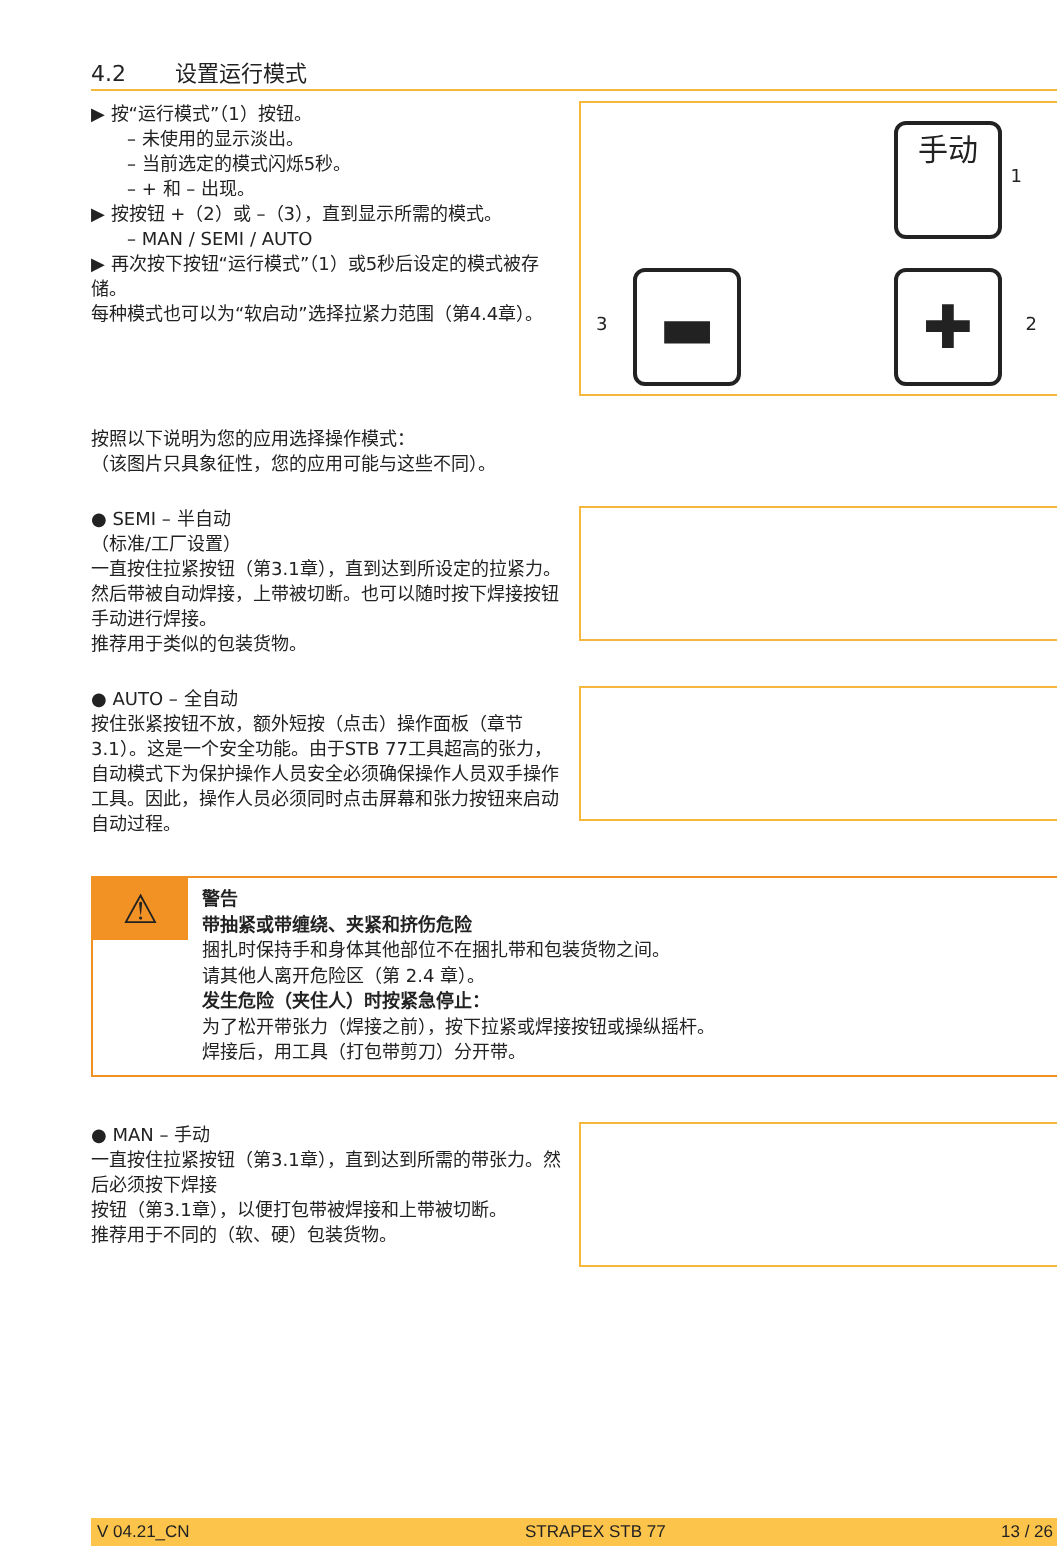4.2 设置运行模式
▶ 按“运行模式”（1）按钮。
– 未使用的显示淡出。
– 当前选定的模式闪烁5秒。
– + 和 – 出现。
▶ 按按钮 +（2）或 –（3），直到显示所需的模式。
– MAN / SEMI / AUTO
▶ 再次按下按钮“运行模式”（1）或5秒后设定的模式被存储。
每种模式也可以为“软启动”选择拉紧力范围（第4.4章）。
手动
1
✚ 2 ▬
3
按照以下说明为您的应用选择操作模式：
（该图片只具象征性，您的应用可能与这些不同）。
● SEMI – 半自动
（标准/工厂设置）
一直按住拉紧按钮（第3.1章），直到达到所设定的拉紧力。然后带被自动焊接，上带被切断。也可以随时按下焊接按钮手动进行焊接。
推荐用于类似的包装货物。
● AUTO – 全自动
按住张紧按钮不放，额外短按（点击）操作面板（章节 3.1）。这是一个安全功能。由于STB 77工具超高的张力，自动模式下为保护操作人员安全必须确保操作人员双手操作工具。因此，操作人员必须同时点击屏幕和张力按钮来启动自动过程。
⚠
警告
带抽紧或带缠绕、夹紧和挤伤危险
捆扎时保持手和身体其他部位不在捆扎带和包装货物之间。
请其他人离开危险区（第 2.4 章）。
发生危险（夹住人）时按紧急停止：
为了松开带张力（焊接之前），按下拉紧或焊接按钮或操纵摇杆。
焊接后，用工具（打包带剪刀）分开带。
● MAN – 手动
一直按住拉紧按钮（第3.1章），直到达到所需的带张力。然后必须按下焊接
按钮（第3.1章），以便打包带被焊接和上带被切断。
推荐用于不同的（软、硬）包装货物。
V 04.21_CN STRAPEX STB 77 13 / 26